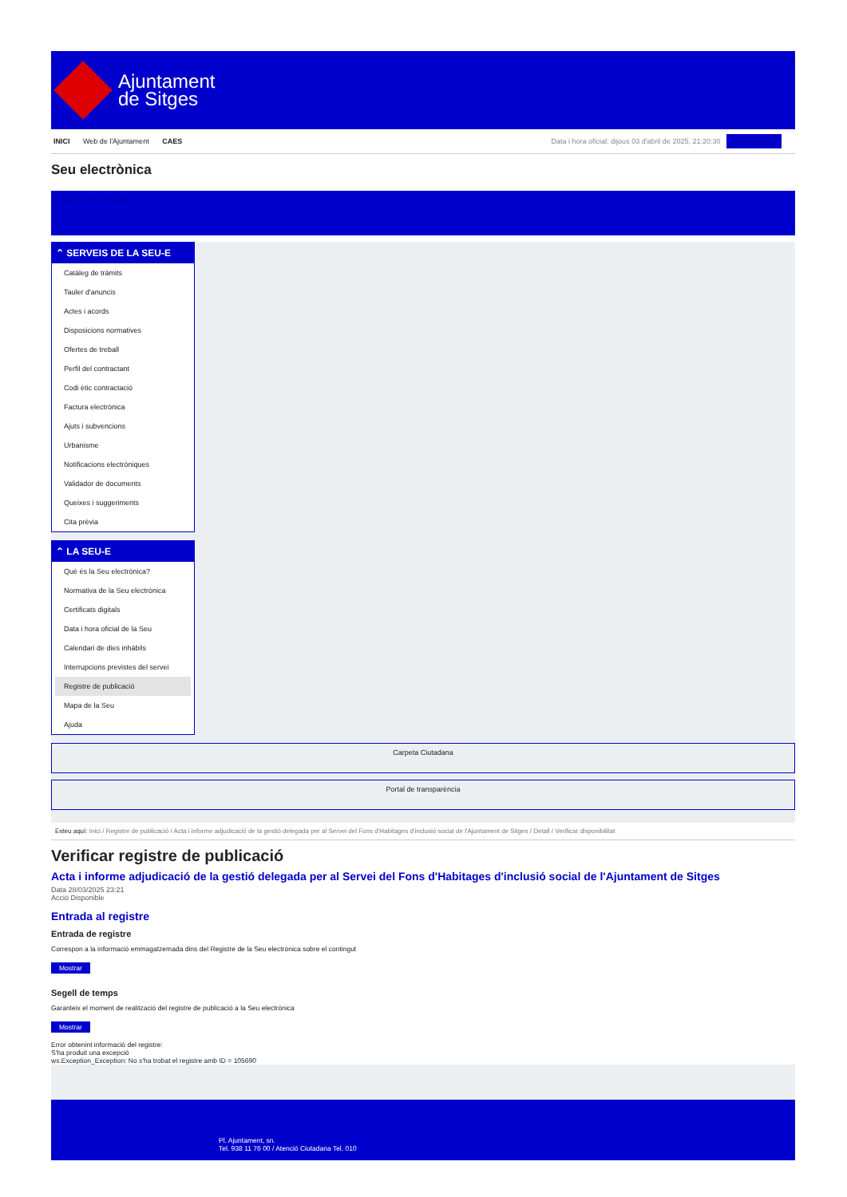Ajuntament
de Sitges
INICI Web de l'Ajuntament CAES
Data i hora oficial: dijous 03 d'abril de 2025, 21:20:30 Biblioteques
Seu electrònica
Obtenir còpia autèntica
⌃ SERVEIS DE LA SEU-E
Catàleg de tràmits
Tauler d'anuncis
Actes i acords
Disposicions normatives
Ofertes de treball
Perfil del contractant
Codi ètic contractació
Factura electrònica
Ajuts i subvencions
Urbanisme
Notificacions electròniques
Validador de documents
Queixes i suggeriments
Cita prèvia
⌃ LA SEU-E
Què és la Seu electrònica?
Normativa de la Seu electrònica
Certificats digitals
Data i hora oficial de la Seu
Calendari de dies inhàbils
Interrupcions previstes del servei
Registre de publicació
Mapa de la Seu
Ajuda
Carpeta Ciutadana
Portal de transparència
Esteu aquí: Inici / Registre de publicació / Acta i informe adjudicació de la gestió delegada per al Servei del Fons d'Habitages d'inclusió social de l'Ajuntament de Sitges / Detall / Verificar disponibilitat
Verificar registre de publicació
Acta i informe adjudicació de la gestió delegada per al Servei del Fons d'Habitages d'inclusió social de l'Ajuntament de Sitges
Data 28/03/2025 23:21
Acció Disponible
Entrada al registre
Entrada de registre
Correspon a la informació emmagatzemada dins del Registre de la Seu electrònica sobre el contingut
Mostrar
Segell de temps
Garanteix el moment de realització del registre de publicació a la Seu electrònica
Mostrar
Error obtenint informació del registre:
S'ha produit una excepció
ws.Exception_Exception: No s'ha trobat el registre amb ID = 105690
Pl. Ajuntament, sn.
Tel. 938 11 76 00 / Atenció Ciutadana Tel. 010